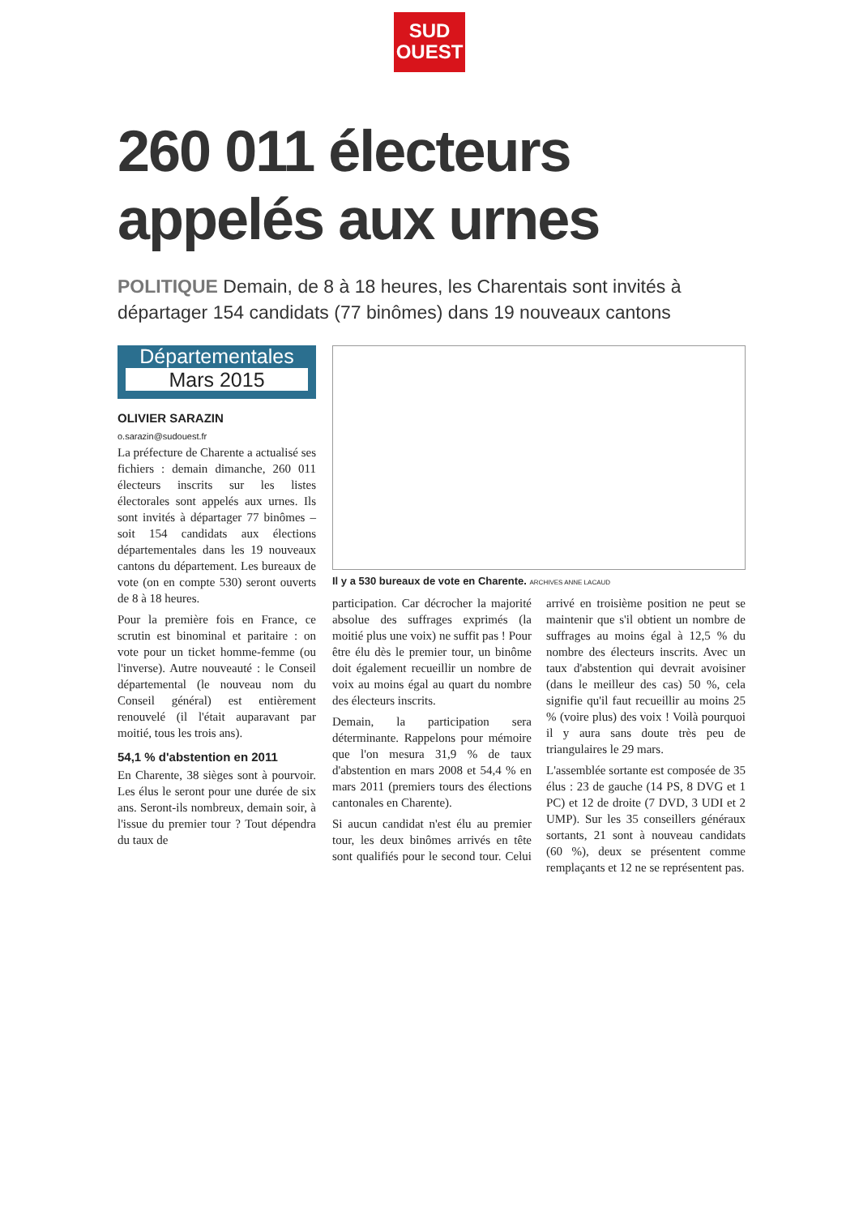SUD
OUEST
260 011 électeurs appelés aux urnes
POLITIQUE Demain, de 8 à 18 heures, les Charentais sont invités à départager 154 candidats (77 binômes) dans 19 nouveaux cantons
Départementales
Mars 2015
OLIVIER SARAZIN
o.sarazin@sudouest.fr
La préfecture de Charente a actualisé ses fichiers : demain dimanche, 260 011 électeurs inscrits sur les listes électorales sont appelés aux urnes. Ils sont invités à départager 77 binômes – soit 154 candidats aux élections départementales dans les 19 nouveaux cantons du département. Les bureaux de vote (on en compte 530) seront ouverts de 8 à 18 heures.
Pour la première fois en France, ce scrutin est binominal et paritaire : on vote pour un ticket homme-femme (ou l'inverse). Autre nouveauté : le Conseil départemental (le nouveau nom du Conseil général) est entièrement renouvelé (il l'était auparavant par moitié, tous les trois ans).
54,1 % d'abstention en 2011
En Charente, 38 sièges sont à pourvoir. Les élus le seront pour une durée de six ans. Seront-ils nombreux, demain soir, à l'issue du premier tour ? Tout dépendra du taux de
Il y a 530 bureaux de vote en Charente. ARCHIVES ANNE LACAUD
participation. Car décrocher la majorité absolue des suffrages exprimés (la moitié plus une voix) ne suffit pas ! Pour être élu dès le premier tour, un binôme doit également recueillir un nombre de voix au moins égal au quart du nombre des électeurs inscrits.
Demain, la participation sera déterminante. Rappelons pour mémoire que l'on mesura 31,9 % de taux d'abstention en mars 2008 et 54,4 % en mars 2011 (premiers tours des élections cantonales en Charente).
Si aucun candidat n'est élu au premier tour, les deux binômes arrivés en tête sont qualifiés pour le second tour. Celui arrivé en troisième position ne peut se maintenir que s'il obtient un nombre de suffrages au moins égal à 12,5 % du nombre des électeurs inscrits. Avec un taux d'abstention qui devrait avoisiner (dans le meilleur des cas) 50 %, cela signifie qu'il faut recueillir au moins 25 % (voire plus) des voix ! Voilà pourquoi il y aura sans doute très peu de triangulaires le 29 mars.
L'assemblée sortante est composée de 35 élus : 23 de gauche (14 PS, 8 DVG et 1 PC) et 12 de droite (7 DVD, 3 UDI et 2 UMP). Sur les 35 conseillers généraux sortants, 21 sont à nouveau candidats (60 %), deux se présentent comme remplaçants et 12 ne se représentent pas.